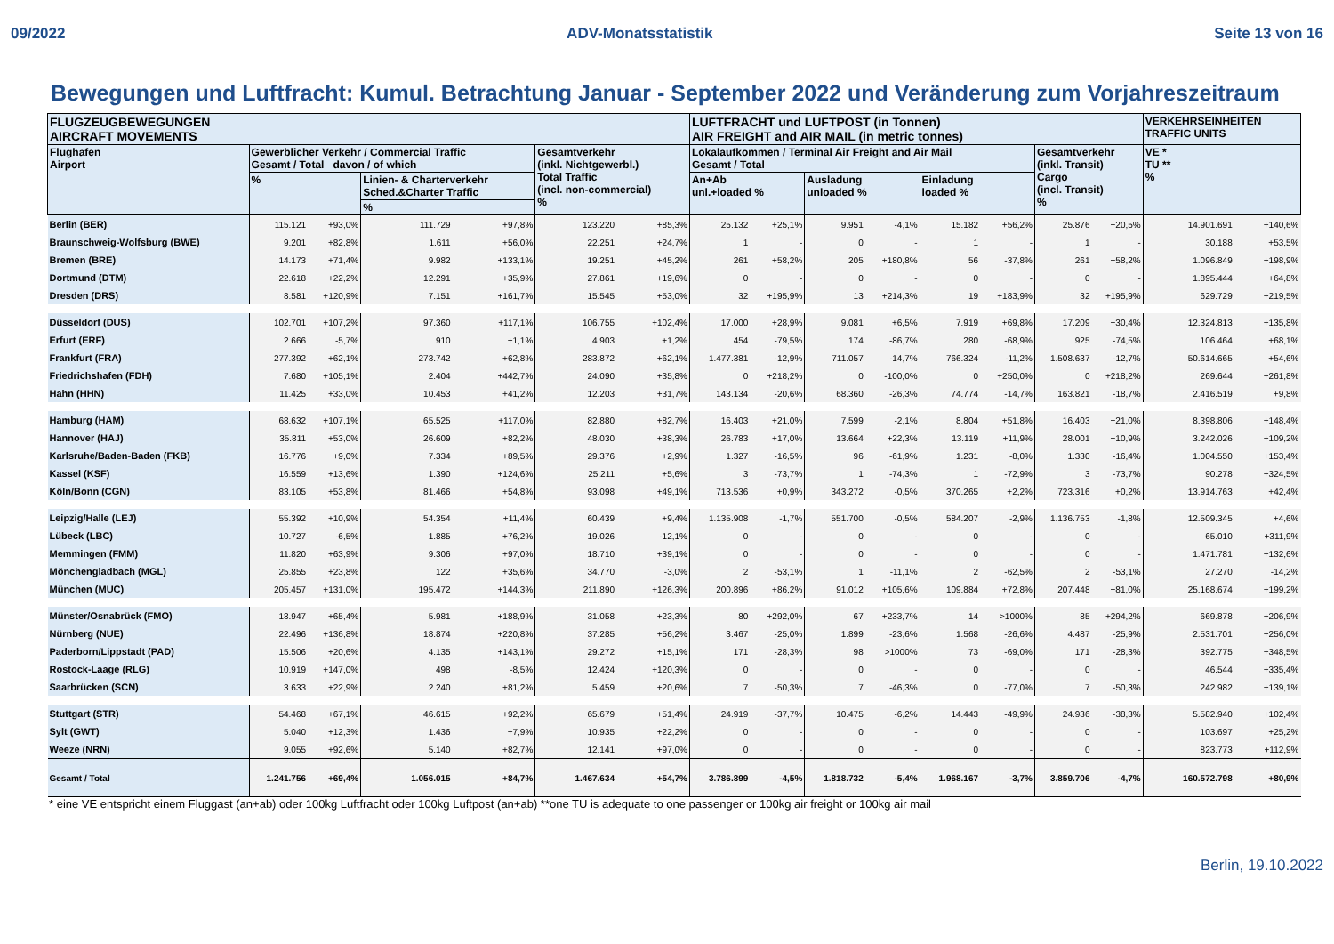09/2022 ADV-Monatsstatistik Seite 13 von 16
Bewegungen und Luftfracht: Kumul. Betrachtung Januar - September 2022 und Veränderung zum Vorjahreszeitraum
| FLUGZEUGBEWEGUNGEN AIRCRAFT MOVEMENTS | | | | | | | LUFTFRACHT und LUFTPOST (in Tonnen) AIR FREIGHT and AIR MAIL (in metric tonnes) | | | | | | | | VERKEHRSEINHEITEN TRAFFIC UNITS | |
| --- | --- | --- | --- | --- | --- | --- | --- | --- | --- | --- | --- | --- | --- | --- | --- | --- |
| Flughafen Airport | Gewerblicher Verkehr / Commercial Traffic Gesamt / Total davon / of which | | | | Gesamtverkehr (inkl. Nichtgewerbl.) Total Traffic (incl. non-commercial) % | | Lokalaufkommen / Terminal Air Freight and Air Mail Gesamt / Total | | | | | | Gesamtverkehr (inkl. Transit) Cargo (incl. Transit) % | | VE * TU ** % | |
| | % | | Linien- & Charterverkehr Sched.&Charter Traffic | | | | An+Ab unl.+loaded % | | Ausladung unloaded % | | Einladung loaded % | | | | | |
| | | | % | | | | | | | | | | | | | |
| Berlin (BER) | 115.121 | +93,0% | 111.729 | +97,8% | 123.220 | +85,3% | 25.132 | +25,1% | 9.951 | -4,1% | 15.182 | +56,2% | 25.876 | +20,5% | 14.901.691 | +140,6% |
| Braunschweig-Wolfsburg (BWE) | 9.201 | +82,8% | 1.611 | +56,0% | 22.251 | +24,7% | 1 | - | 0 | - | 1 | - | 1 | - | 30.188 | +53,5% |
| Bremen (BRE) | 14.173 | +71,4% | 9.982 | +133,1% | 19.251 | +45,2% | 261 | +58,2% | 205 | +180,8% | 56 | -37,8% | 261 | +58,2% | 1.096.849 | +198,9% |
| Dortmund (DTM) | 22.618 | +22,2% | 12.291 | +35,9% | 27.861 | +19,6% | 0 | - | 0 | - | 0 | - | 0 | - | 1.895.444 | +64,8% |
| Dresden (DRS) | 8.581 | +120,9% | 7.151 | +161,7% | 15.545 | +53,0% | 32 | +195,9% | 13 | +214,3% | 19 | +183,9% | 32 | +195,9% | 629.729 | +219,5% |
| Düsseldorf (DUS) | 102.701 | +107,2% | 97.360 | +117,1% | 106.755 | +102,4% | 17.000 | +28,9% | 9.081 | +6,5% | 7.919 | +69,8% | 17.209 | +30,4% | 12.324.813 | +135,8% |
| Erfurt (ERF) | 2.666 | -5,7% | 910 | +1,1% | 4.903 | +1,2% | 454 | -79,5% | 174 | -86,7% | 280 | -68,9% | 925 | -74,5% | 106.464 | +68,1% |
| Frankfurt (FRA) | 277.392 | +62,1% | 273.742 | +62,8% | 283.872 | +62,1% | 1.477.381 | -12,9% | 711.057 | -14,7% | 766.324 | -11,2% | 1.508.637 | -12,7% | 50.614.665 | +54,6% |
| Friedrichshafen (FDH) | 7.680 | +105,1% | 2.404 | +442,7% | 24.090 | +35,8% | 0 | +218,2% | 0 | -100,0% | 0 | +250,0% | 0 | +218,2% | 269.644 | +261,8% |
| Hahn (HHN) | 11.425 | +33,0% | 10.453 | +41,2% | 12.203 | +31,7% | 143.134 | -20,6% | 68.360 | -26,3% | 74.774 | -14,7% | 163.821 | -18,7% | 2.416.519 | +9,8% |
| Hamburg (HAM) | 68.632 | +107,1% | 65.525 | +117,0% | 82.880 | +82,7% | 16.403 | +21,0% | 7.599 | -2,1% | 8.804 | +51,8% | 16.403 | +21,0% | 8.398.806 | +148,4% |
| Hannover (HAJ) | 35.811 | +53,0% | 26.609 | +82,2% | 48.030 | +38,3% | 26.783 | +17,0% | 13.664 | +22,3% | 13.119 | +11,9% | 28.001 | +10,9% | 3.242.026 | +109,2% |
| Karlsruhe/Baden-Baden (FKB) | 16.776 | +9,0% | 7.334 | +89,5% | 29.376 | +2,9% | 1.327 | -16,5% | 96 | -61,9% | 1.231 | -8,0% | 1.330 | -16,4% | 1.004.550 | +153,4% |
| Kassel (KSF) | 16.559 | +13,6% | 1.390 | +124,6% | 25.211 | +5,6% | 3 | -73,7% | 1 | -74,3% | 1 | -72,9% | 3 | -73,7% | 90.278 | +324,5% |
| Köln/Bonn (CGN) | 83.105 | +53,8% | 81.466 | +54,8% | 93.098 | +49,1% | 713.536 | +0,9% | 343.272 | -0,5% | 370.265 | +2,2% | 723.316 | +0,2% | 13.914.763 | +42,4% |
| Leipzig/Halle (LEJ) | 55.392 | +10,9% | 54.354 | +11,4% | 60.439 | +9,4% | 1.135.908 | -1,7% | 551.700 | -0,5% | 584.207 | -2,9% | 1.136.753 | -1,8% | 12.509.345 | +4,6% |
| Lübeck (LBC) | 10.727 | -6,5% | 1.885 | +76,2% | 19.026 | -12,1% | 0 | - | 0 | - | 0 | - | 0 | - | 65.010 | +311,9% |
| Memmingen (FMM) | 11.820 | +63,9% | 9.306 | +97,0% | 18.710 | +39,1% | 0 | - | 0 | - | 0 | - | 0 | - | 1.471.781 | +132,6% |
| Mönchengladbach (MGL) | 25.855 | +23,8% | 122 | +35,6% | 34.770 | -3,0% | 2 | -53,1% | 1 | -11,1% | 2 | -62,5% | 2 | -53,1% | 27.270 | -14,2% |
| München (MUC) | 205.457 | +131,0% | 195.472 | +144,3% | 211.890 | +126,3% | 200.896 | +86,2% | 91.012 | +105,6% | 109.884 | +72,8% | 207.448 | +81,0% | 25.168.674 | +199,2% |
| Münster/Osnabrück (FMO) | 18.947 | +65,4% | 5.981 | +188,9% | 31.058 | +23,3% | 80 | +292,0% | 67 | +233,7% | 14 | >1000% | 85 | +294,2% | 669.878 | +206,9% |
| Nürnberg (NUE) | 22.496 | +136,8% | 18.874 | +220,8% | 37.285 | +56,2% | 3.467 | -25,0% | 1.899 | -23,6% | 1.568 | -26,6% | 4.487 | -25,9% | 2.531.701 | +256,0% |
| Paderborn/Lippstadt (PAD) | 15.506 | +20,6% | 4.135 | +143,1% | 29.272 | +15,1% | 171 | -28,3% | 98 | >1000% | 73 | -69,0% | 171 | -28,3% | 392.775 | +348,5% |
| Rostock-Laage (RLG) | 10.919 | +147,0% | 498 | -8,5% | 12.424 | +120,3% | 0 | - | 0 | - | 0 | - | 0 | - | 46.544 | +335,4% |
| Saarbrücken (SCN) | 3.633 | +22,9% | 2.240 | +81,2% | 5.459 | +20,6% | 7 | -50,3% | 7 | -46,3% | 0 | -77,0% | 7 | -50,3% | 242.982 | +139,1% |
| Stuttgart (STR) | 54.468 | +67,1% | 46.615 | +92,2% | 65.679 | +51,4% | 24.919 | -37,7% | 10.475 | -6,2% | 14.443 | -49,9% | 24.936 | -38,3% | 5.582.940 | +102,4% |
| Sylt (GWT) | 5.040 | +12,3% | 1.436 | +7,9% | 10.935 | +22,2% | 0 | - | 0 | - | 0 | - | 0 | - | 103.697 | +25,2% |
| Weeze (NRN) | 9.055 | +92,6% | 5.140 | +82,7% | 12.141 | +97,0% | 0 | - | 0 | - | 0 | - | 0 | - | 823.773 | +112,9% |
| Gesamt / Total | 1.241.756 | +69,4% | 1.056.015 | +84,7% | 1.467.634 | +54,7% | 3.786.899 | -4,5% | 1.818.732 | -5,4% | 1.968.167 | -3,7% | 3.859.706 | -4,7% | 160.572.798 | +80,9% |
* eine VE entspricht einem Fluggast (an+ab) oder 100kg Luftfracht oder 100kg Luftpost (an+ab) **one TU is adequate to one passenger or 100kg air freight or 100kg air mail
Berlin, 19.10.2022